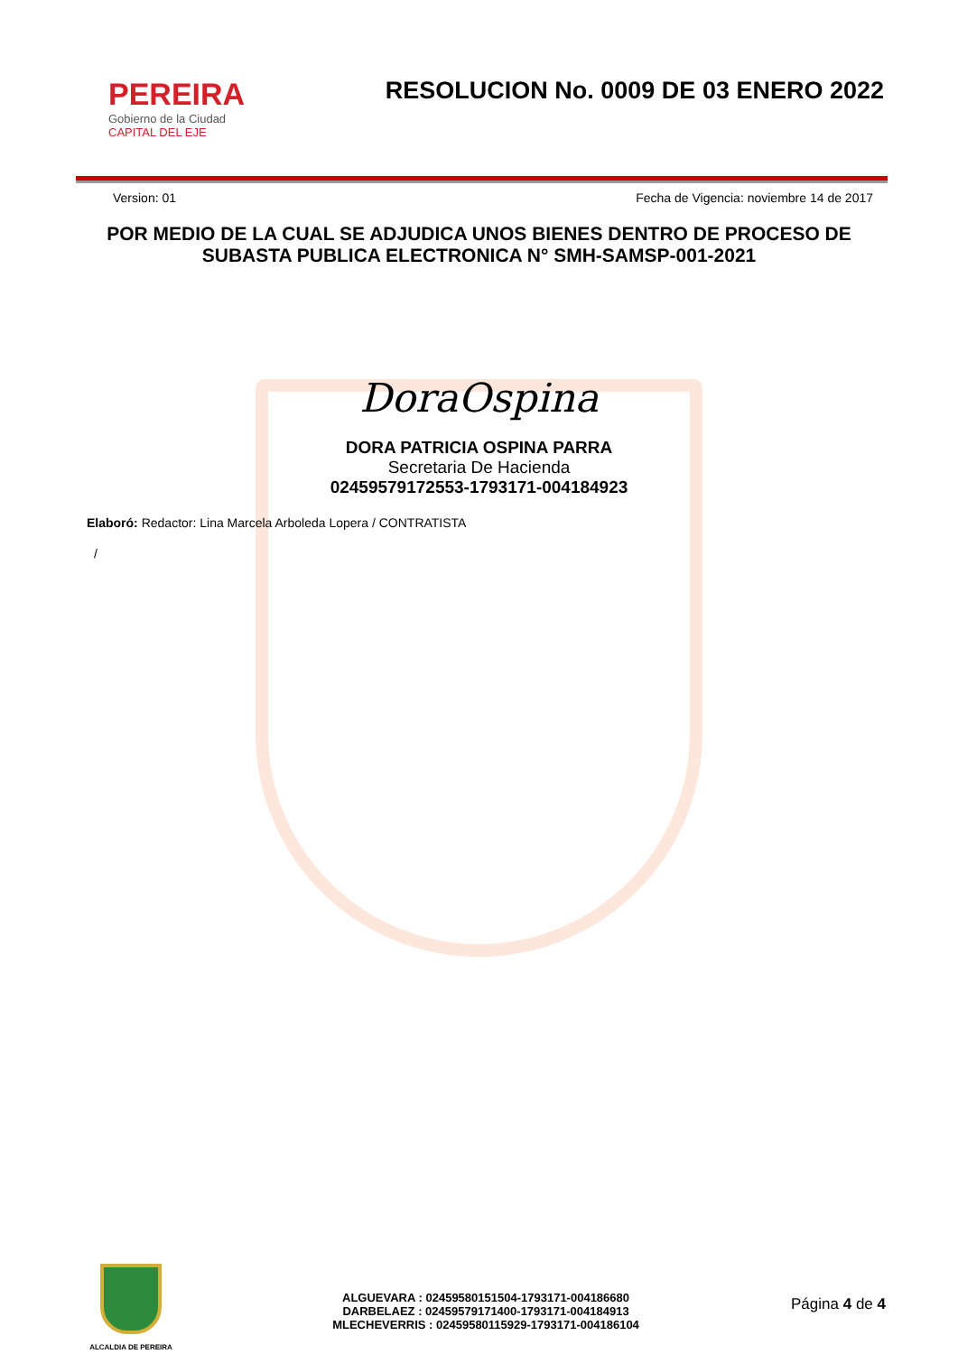PEREIRA
Gobierno de la Ciudad
CAPITAL DEL EJE
RESOLUCION No. 0009 DE 03 ENERO 2022
Version: 01 Fecha de Vigencia: noviembre 14 de 2017
POR MEDIO DE LA CUAL SE ADJUDICA UNOS BIENES DENTRO DE PROCESO DE SUBASTA PUBLICA ELECTRONICA N° SMH-SAMSP-001-2021
DoraOspina
DORA PATRICIA OSPINA PARRA
Secretaria De Hacienda
02459579172553-1793171-004184923
Elaboró: Redactor: Lina Marcela Arboleda Lopera / CONTRATISTA
/
ALCALDIA DE PEREIRA
ALGUEVARA : 02459580151504-1793171-004186680
DARBELAEZ : 02459579171400-1793171-004184913
MLECHEVERRIS : 02459580115929-1793171-004186104
Página 4 de 4